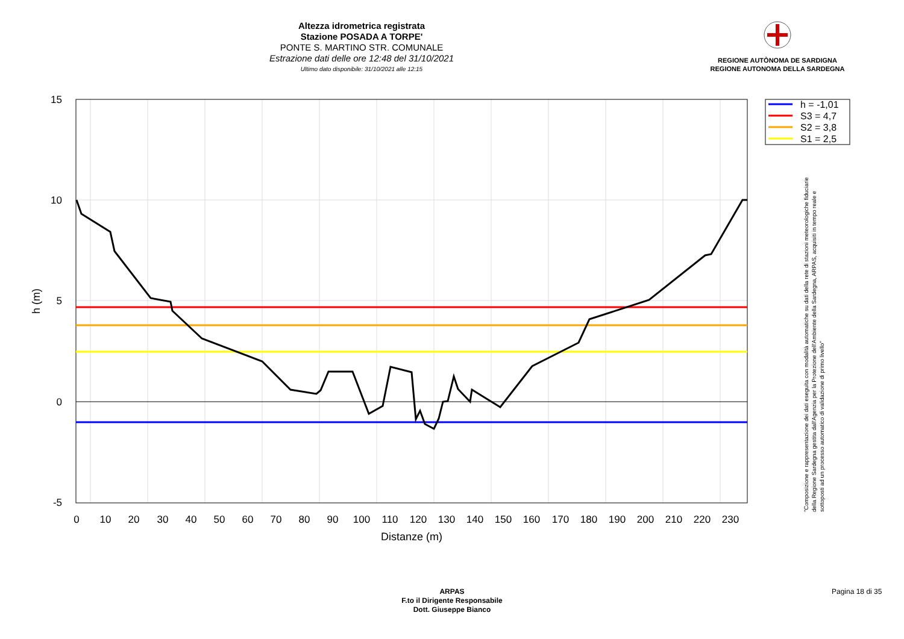Altezza idrometrica registrata
Stazione POSADA A TORPE'
PONTE S. MARTINO STR. COMUNALE
Estrazione dati delle ore 12:48 del 31/10/2021
Ultimo dato disponibile: 31/10/2021 alle 12:15
REGIONE AUTÒNOMA DE SARDIGNA
REGIONE AUTONOMA DELLA SARDEGNA
15
10
5
0
-5
0
10
20
30
40
50
60
70
80
90
100
110
120
130
140
150
160
170
180
190
200
210
220
230
Distanze (m)
h (m)
h = -1,01
S3 = 4,7
S2 = 3,8
S1 = 2,5
"Composizione e rappresentazione dei dati eseguita con modalità automatiche su dati della rete di stazioni meteorologiche fiduciarie della Regione Sardegna gestita dall'Agenzia per la Protezione dell'Ambiente della Sardegna, ARPAS, acquisiti in tempo reale e sottoposti ad un processo automatico di validazione di primo livello"
ARPAS
F.to il Dirigente Responsabile
Dott. Giuseppe Bianco
Pagina 18 di 35